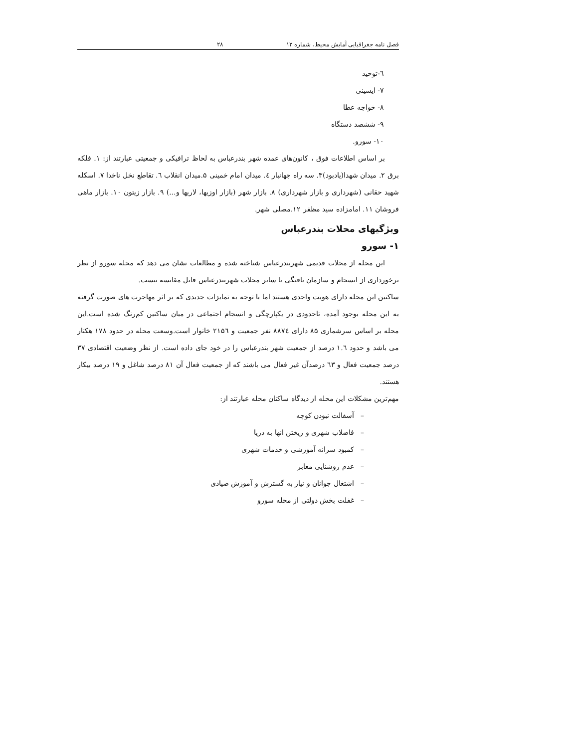فصل نامه جغرافیایی آمایش محیط، شماره ۱۲ ۲۸
٦-توحید
۷- ایسینی
۸- خواجه عطا
۹- ششصد دستگاه
۱۰- سورو.
بر اساس اطلاعات فوق ، کانون‌های عمده شهر بندرعباس به لحاظ ترافیکی و جمعیتی عبارتند از: ۱. فلکه برق ۲. میدان شهدا(یادبود)۳. سه راه جهانبار ٤. میدان امام خمینی ۵.میدان انقلاب ٦. تقاطع نخل ناخدا ۷. اسکله شهید حقانی (شهرداری و بازار شهرداری) ۸. بازار شهر (بازار اوزیها، لاریها و...) ۹. بازار زیتون ۱۰. بازار ماهی فروشان ۱۱. امامزاده سید مظفر ۱۲.مصلی شهر.
ویژگیهای محلات بندرعباس
۱- سورو
این محله از محلات قدیمی شهربندرعباس شناخته شده و مطالعات نشان می دهد که محله سورو از نظر برخورداری از انسجام و سازمان یافتگی با سایر محلات شهربندرعباس قابل مقایسه نیست.
ساکنین این محله دارای هویت واحدی هستند اما با توجه به تمایزات جدیدی که بر اثر مهاجرت های صورت گرفته به این محله بوجود آمده، تاحدودی در یکپارچگی و انسجام اجتماعی در میان ساکنین کم‌رنگ شده است.این محله بر اساس سرشماری ۸۵ دارای ۸۸۷٤ نفر جمعیت و ۲۱۵٦ خانوار است.وسعت محله در حدود ۱۷۸ هکتار می باشد و حدود ۱.٦ درصد از جمعیت شهر بندرعباس را در خود جای داده است. از نظر وضعیت اقتصادی ۳۷ درصد جمعیت فعال و ٦۳ درصدآن غیر فعال می باشند که از جمعیت فعال آن ۸۱ درصد شاغل و ۱۹ درصد بیکار هستند.
مهم‌ترین مشکلات این محله از دیدگاه ساکنان محله عبارتند از:
– آسفالت نبودن کوچه
– فاضلاب شهری و ریختن انها به دریا
– کمبود سرانه آموزشی و خدمات شهری
– عدم روشنایی معابر
– اشتغال جوانان و نیاز به گسترش و آموزش صیادی
– غفلت بخش دولتی از محله سورو